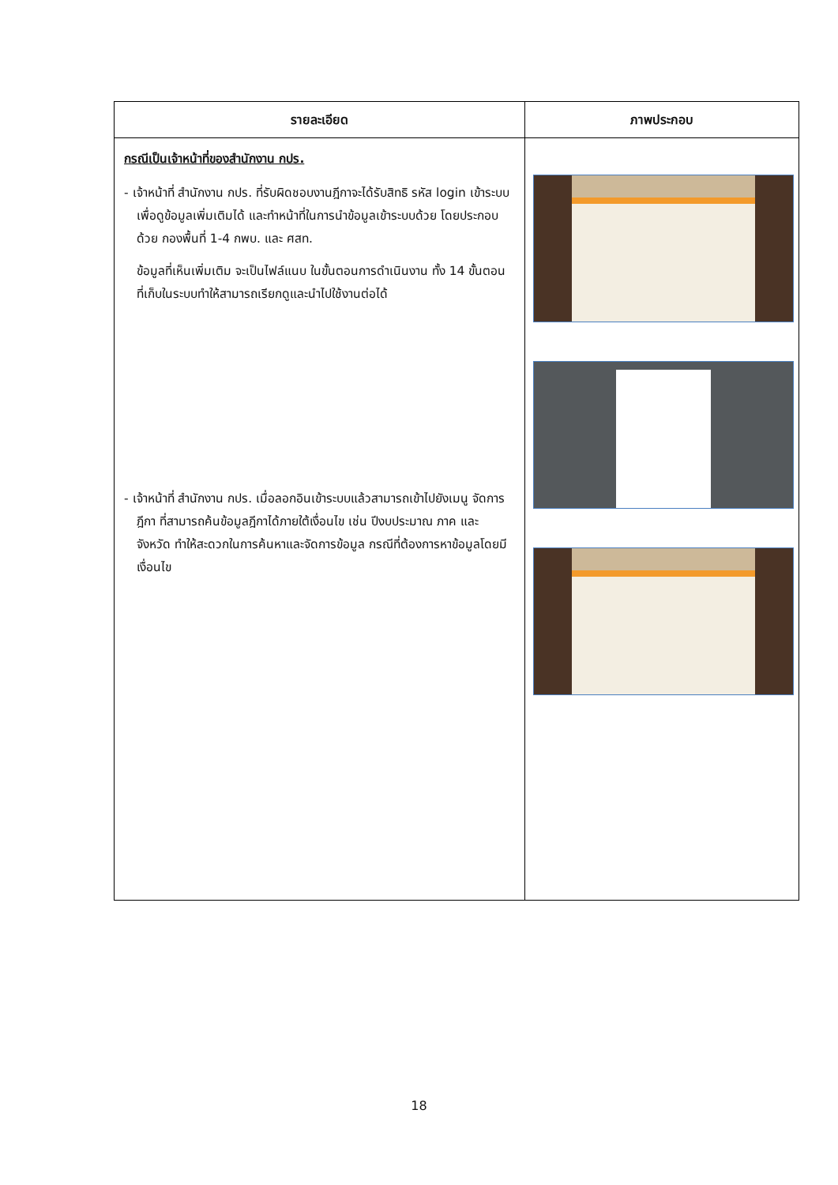| รายละเอียด | ภาพประกอบ |
| --- | --- |
| กรณีเป็นเจ้าหน้าที่ของสำนักงาน กปร. - เจ้าหน้าที่ สำนักงาน กปร. ที่รับผิดชอบงานฎีกาจะได้รับสิทธิ รหัส login เข้าระบบเพื่อดูข้อมูลเพิ่มเติมได้ และทำหน้าที่ในการนำข้อมูลเข้าระบบด้วย โดยประกอบด้วย กองพื้นที่ 1-4 กพบ. และ ศสท. ข้อมูลที่เห็นเพิ่มเติม จะเป็นไฟล์แนบ ในขั้นตอนการดำเนินงาน ทั้ง 14 ขั้นตอน ที่เก็บในระบบทำให้สามารถเรียกดูและนำไปใช้งานต่อได้ - เจ้าหน้าที่ สำนักงาน กปร. เมื่อลอกอินเข้าระบบแล้วสามารถเข้าไปยังเมนู จัดการฎีกา ที่สามารถค้นข้อมูลฎีกาได้ภายใต้เงื่อนไข เช่น ปีงบประมาณ ภาค และ จังหวัด ทำให้สะดวกในการค้นหาและจัดการข้อมูล กรณีที่ต้องการหาข้อมูลโดยมีเงื่อนไข | |
18